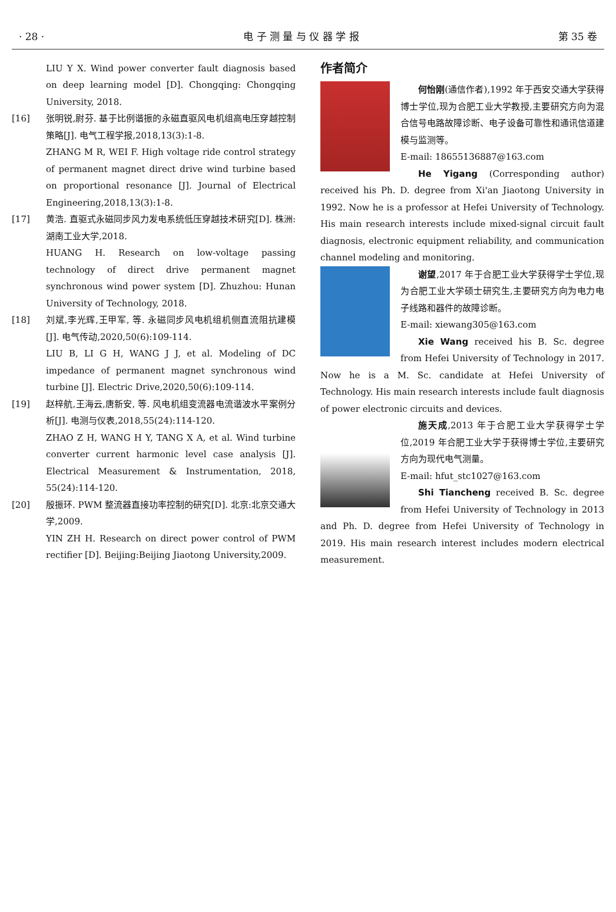· 28 · 电 子 测 量 与 仪 器 学 报 第 35 卷
LIU Y X. Wind power converter fault diagnosis based on deep learning model [D]. Chongqing: Chongqing University, 2018.
[16] 张明锐,尉芬. 基于比例谐振的永磁直驱风电机组高电压穿越控制策略[J]. 电气工程学报,2018,13(3):1-8.
ZHANG M R, WEI F. High voltage ride control strategy of permanent magnet direct drive wind turbine based on proportional resonance [J]. Journal of Electrical Engineering,2018,13(3):1-8.
[17] 黄浩. 直驱式永磁同步风力发电系统低压穿越技术研究[D]. 株洲:湖南工业大学,2018.
HUANG H. Research on low-voltage passing technology of direct drive permanent magnet synchronous wind power system [D]. Zhuzhou: Hunan University of Technology, 2018.
[18] 刘斌,李光辉,王甲军, 等. 永磁同步风电机组机侧直流阻抗建模[J]. 电气传动,2020,50(6):109-114.
LIU B, LI G H, WANG J J, et al. Modeling of DC impedance of permanent magnet synchronous wind turbine [J]. Electric Drive,2020,50(6):109-114.
[19] 赵梓航,王海云,唐新安, 等. 风电机组变流器电流谐波水平案例分析[J]. 电测与仪表,2018,55(24):114-120.
ZHAO Z H, WANG H Y, TANG X A, et al. Wind turbine converter current harmonic level case analysis [J]. Electrical Measurement & Instrumentation, 2018, 55(24):114-120.
[20] 殷振环. PWM 整流器直接功率控制的研究[D]. 北京:北京交通大学,2009.
YIN ZH H. Research on direct power control of PWM rectifier [D]. Beijing:Beijing Jiaotong University,2009.
作者简介
何怡刚(通信作者),1992 年于西安交通大学获得博士学位,现为合肥工业大学教授,主要研究方向为混合信号电路故障诊断、电子设备可靠性和通讯信道建模与监测等。
E-mail: 18655136887@163.com
He Yigang (Corresponding author) received his Ph. D. degree from Xi'an Jiaotong University in 1992. Now he is a professor at Hefei University of Technology. His main research interests include mixed-signal circuit fault diagnosis, electronic equipment reliability, and communication channel modeling and monitoring.
谢望,2017 年于合肥工业大学获得学士学位,现为合肥工业大学硕士研究生,主要研究方向为电力电子线路和器件的故障诊断。
E-mail: xiewang305@163.com
Xie Wang received his B. Sc. degree from Hefei University of Technology in 2017. Now he is a M. Sc. candidate at Hefei University of Technology. His main research interests include fault diagnosis of power electronic circuits and devices.
施天成,2013 年于合肥工业大学获得学士学位,2019 年合肥工业大学于获得博士学位,主要研究方向为现代电气测量。
E-mail: hfut_stc1027@163.com
Shi Tiancheng received B. Sc. degree from Hefei University of Technology in 2013 and Ph. D. degree from Hefei University of Technology in 2019. His main research interest includes modern electrical measurement.